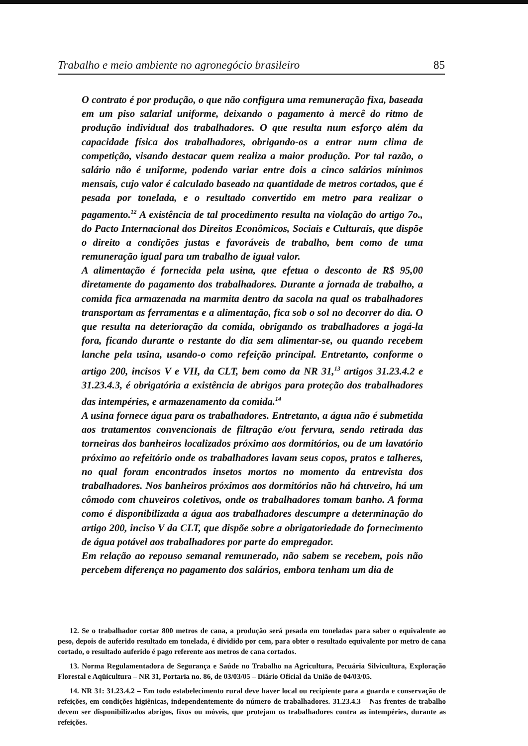Trabalho e meio ambiente no agronegócio brasileiro 85
O contrato é por produção, o que não configura uma remuneração fixa, baseada em um piso salarial uniforme, deixando o pagamento à mercê do ritmo de produção individual dos trabalhadores. O que resulta num esforço além da capacidade física dos trabalhadores, obrigando-os a entrar num clima de competição, visando destacar quem realiza a maior produção. Por tal razão, o salário não é uniforme, podendo variar entre dois a cinco salários mínimos mensais, cujo valor é calculado baseado na quantidade de metros cortados, que é pesada por tonelada, e o resultado convertido em metro para realizar o pagamento.<sup>12</sup> A existência de tal procedimento resulta na violação do artigo 7o., do Pacto Internacional dos Direitos Econômicos, Sociais e Culturais, que dispõe o direito a condições justas e favoráveis de trabalho, bem como de uma remuneração igual para um trabalho de igual valor.
A alimentação é fornecida pela usina, que efetua o desconto de R$ 95,00 diretamente do pagamento dos trabalhadores. Durante a jornada de trabalho, a comida fica armazenada na marmita dentro da sacola na qual os trabalhadores transportam as ferramentas e a alimentação, fica sob o sol no decorrer do dia. O que resulta na deterioração da comida, obrigando os trabalhadores a jogá-la fora, ficando durante o restante do dia sem alimentar-se, ou quando recebem lanche pela usina, usando-o como refeição principal. Entretanto, conforme o artigo 200, incisos V e VII, da CLT, bem como da NR 31,<sup>13</sup> artigos 31.23.4.2 e 31.23.4.3, é obrigatória a existência de abrigos para proteção dos trabalhadores das intempéries, e armazenamento da comida.<sup>14</sup>
A usina fornece água para os trabalhadores. Entretanto, a água não é submetida aos tratamentos convencionais de filtração e/ou fervura, sendo retirada das torneiras dos banheiros localizados próximo aos dormitórios, ou de um lavatório próximo ao refeitório onde os trabalhadores lavam seus copos, pratos e talheres, no qual foram encontrados insetos mortos no momento da entrevista dos trabalhadores. Nos banheiros próximos aos dormitórios não há chuveiro, há um cômodo com chuveiros coletivos, onde os trabalhadores tomam banho. A forma como é disponibilizada a água aos trabalhadores descumpre a determinação do artigo 200, inciso V da CLT, que dispõe sobre a obrigatoriedade do fornecimento de água potável aos trabalhadores por parte do empregador.
Em relação ao repouso semanal remunerado, não sabem se recebem, pois não percebem diferença no pagamento dos salários, embora tenham um dia de
12. Se o trabalhador cortar 800 metros de cana, a produção será pesada em toneladas para saber o equivalente ao peso, depois de auferido resultado em tonelada, é dividido por cem, para obter o resultado equivalente por metro de cana cortado, o resultado auferido é pago referente aos metros de cana cortados.
13. Norma Regulamentadora de Segurança e Saúde no Trabalho na Agricultura, Pecuária Silvicultura, Exploração Florestal e Aqüicultura – NR 31, Portaria no. 86, de 03/03/05 – Diário Oficial da União de 04/03/05.
14. NR 31: 31.23.4.2 – Em todo estabelecimento rural deve haver local ou recipiente para a guarda e conservação de refeições, em condições higiênicas, independentemente do número de trabalhadores. 31.23.4.3 – Nas frentes de trabalho devem ser disponibilizados abrigos, fixos ou móveis, que protejam os trabalhadores contra as intempéries, durante as refeições.